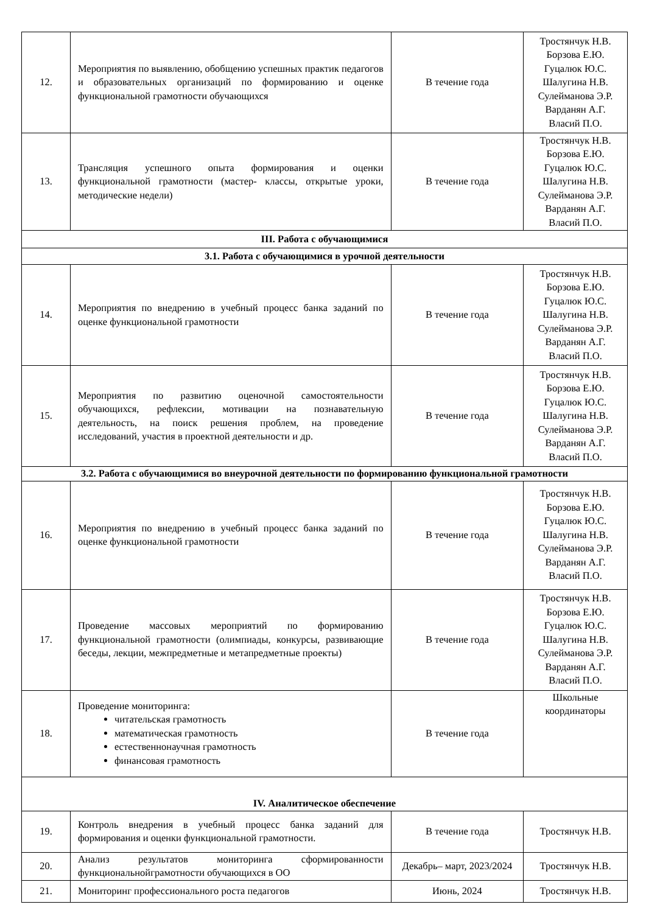| 12. | Мероприятия по выявлению, обобщению успешных практик педагогов и образовательных организаций по формированию и оценке функциональной грамотности обучающихся | В течение года | Тростянчук Н.В. Борзова Е.Ю. Гуцалюк Ю.С. Шалугина Н.В. Сулейманова Э.Р. Варданян А.Г. Власий П.О. |
| 13. | Трансляция успешного опыта формирования и оценки функциональной грамотности (мастер- классы, открытые уроки, методические недели) | В течение года | Тростянчук Н.В. Борзова Е.Ю. Гуцалюк Ю.С. Шалугина Н.В. Сулейманова Э.Р. Варданян А.Г. Власий П.О. |
| III. Работа с обучающимися | | | |
| 3.1. Работа с обучающимися в урочной деятельности | | | |
| 14. | Мероприятия по внедрению в учебный процесс банка заданий по оценке функциональной грамотности | В течение года | Тростянчук Н.В. Борзова Е.Ю. Гуцалюк Ю.С. Шалугина Н.В. Сулейманова Э.Р. Варданян А.Г. Власий П.О. |
| 15. | Мероприятия по развитию оценочной самостоятельности обучающихся, рефлексии, мотивации на познавательную деятельность, на поиск решения проблем, на проведение исследований, участия в проектной деятельности и др. | В течение года | Тростянчук Н.В. Борзова Е.Ю. Гуцалюк Ю.С. Шалугина Н.В. Сулейманова Э.Р. Варданян А.Г. Власий П.О. |
| 3.2. Работа с обучающимися во внеурочной деятельности по формированию функциональной грамотности | | | |
| 16. | Мероприятия по внедрению в учебный процесс банка заданий по оценке функциональной грамотности | В течение года | Тростянчук Н.В. Борзова Е.Ю. Гуцалюк Ю.С. Шалугина Н.В. Сулейманова Э.Р. Варданян А.Г. Власий П.О. |
| 17. | Проведение массовых мероприятий по формированию функциональной грамотности (олимпиады, конкурсы, развивающие беседы, лекции, межпредметные и метапредметные проекты) | В течение года | Тростянчук Н.В. Борзова Е.Ю. Гуцалюк Ю.С. Шалугина Н.В. Сулейманова Э.Р. Варданян А.Г. Власий П.О. |
| 18. | Проведение мониторинга: читательская грамотность математическая грамотность естественнонаучная грамотность финансовая грамотность | В течение года | Школьные координаторы |
| IV. Аналитическое обеспечение | | | |
| 19. | Контроль внедрения в учебный процесс банка заданий для формирования и оценки функциональной грамотности. | В течение года | Тростянчук Н.В. |
| 20. | Анализ результатов мониторинга сформированности функциональнойграмотности обучающихся в ОО | Декабрь– март, 2023/2024 | Тростянчук Н.В. |
| 21. | Мониторинг профессионального роста педагогов | Июнь, 2024 | Тростянчук Н.В. |